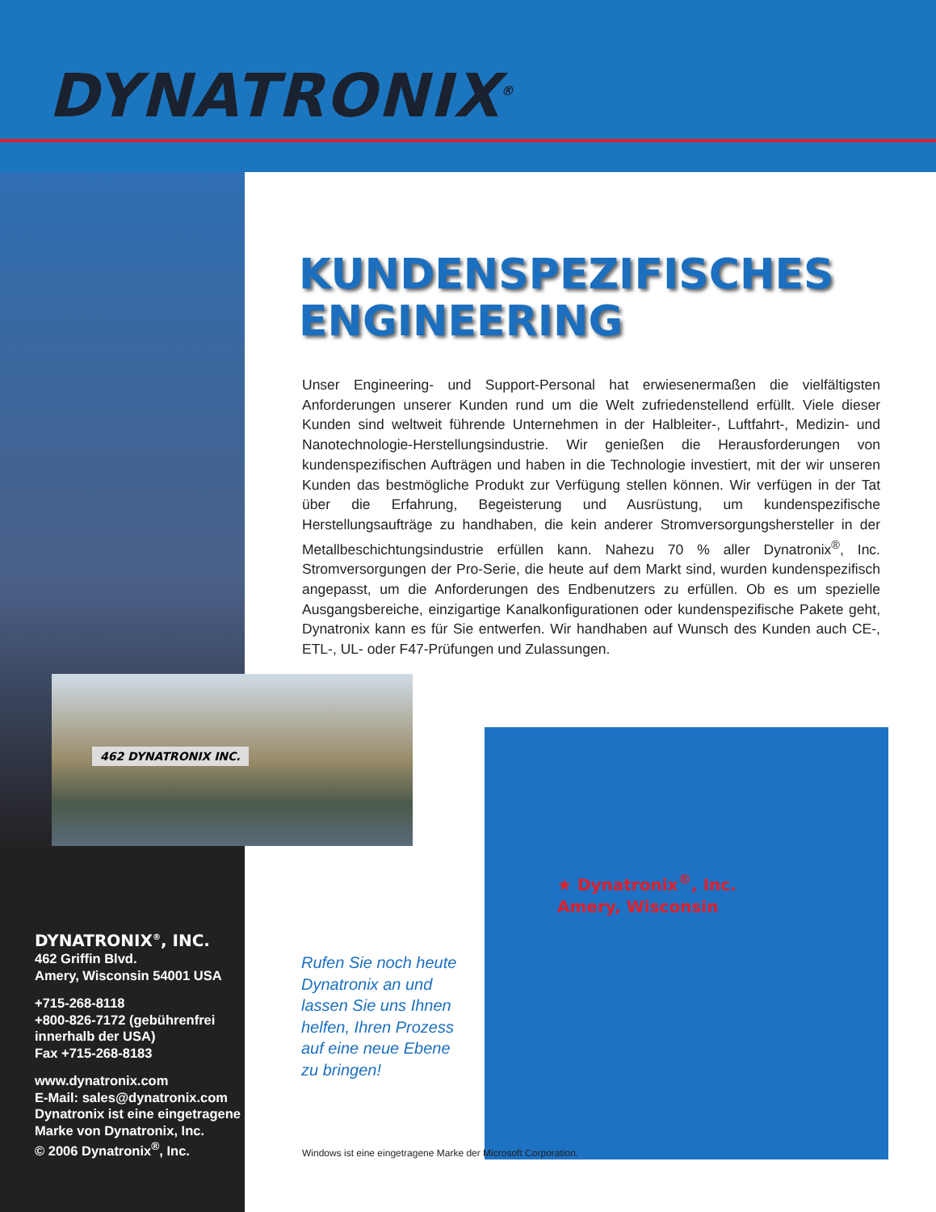DYNATRONIX<sup>®</sup>
KUNDENSPEZIFISCHES ENGINEERING
Unser Engineering- und Support-Personal hat erwiesenermaßen die vielfältigsten Anforderungen unserer Kunden rund um die Welt zufriedenstellend erfüllt. Viele dieser Kunden sind weltweit führende Unternehmen in der Halbleiter-, Luftfahrt-, Medizin- und Nanotechnologie-Herstellungsindustrie. Wir genießen die Herausforderungen von kundenspezifischen Aufträgen und haben in die Technologie investiert, mit der wir unseren Kunden das bestmögliche Produkt zur Verfügung stellen können. Wir verfügen in der Tat über die Erfahrung, Begeisterung und Ausrüstung, um kundenspezifische Herstellungsaufträge zu handhaben, die kein anderer Stromversorgungshersteller in der Metallbeschichtungsindustrie erfüllen kann. Nahezu 70 % aller Dynatronix<sup>®</sup>, Inc. Stromversorgungen der Pro-Serie, die heute auf dem Markt sind, wurden kundenspezifisch angepasst, um die Anforderungen des Endbenutzers zu erfüllen. Ob es um spezielle Ausgangsbereiche, einzigartige Kanalkonfigurationen oder kundenspezifische Pakete geht, Dynatronix kann es für Sie entwerfen. Wir handhaben auf Wunsch des Kunden auch CE-, ETL-, UL- oder F47-Prüfungen und Zulassungen.
462 DYNATRONIX INC.
★ Dynatronix<sup>®</sup>, Inc.
Amery, Wisconsin
DYNATRONIX<sup>®</sup>, INC.
462 Griffin Blvd.
Amery, Wisconsin 54001 USA
+715-268-8118
+800-826-7172 (gebührenfrei innerhalb der USA)
Fax +715-268-8183
www.dynatronix.com
E-Mail: sales@dynatronix.com
Dynatronix ist eine eingetragene Marke von Dynatronix, Inc.
© 2006 Dynatronix<sup>®</sup>, Inc.
Rufen Sie noch heute
Dynatronix an und
lassen Sie uns Ihnen
helfen, Ihren Prozess
auf eine neue Ebene
zu bringen!
Windows ist eine eingetragene Marke der Microsoft Corporation.